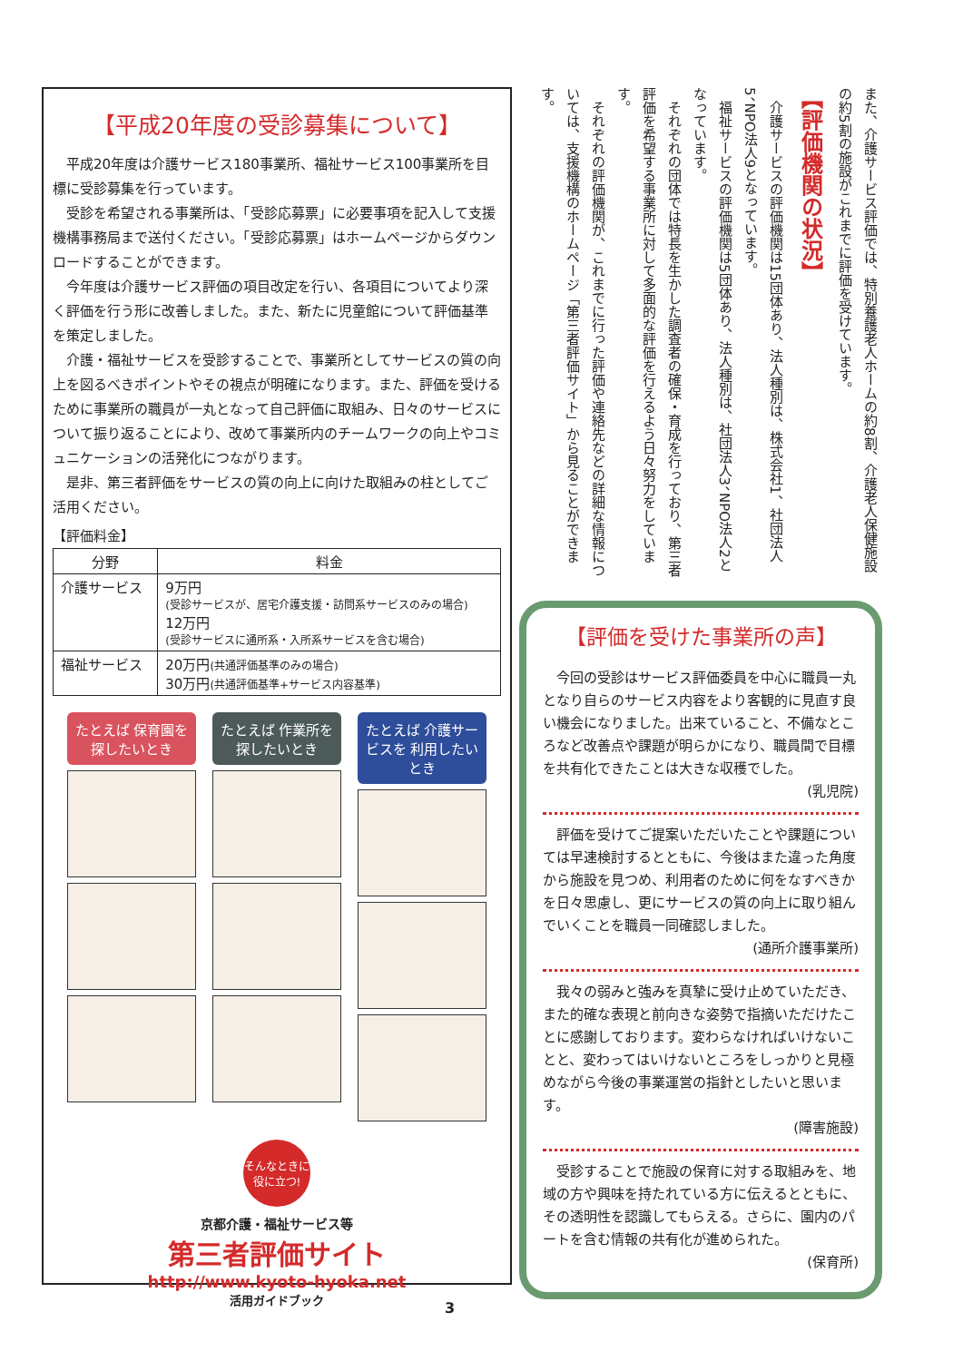【平成20年度の受診募集について】
平成20年度は介護サービス180事業所、福祉サービス100事業所を目標に受診募集を行っています。
受診を希望される事業所は、「受診応募票」に必要事項を記入して支援機構事務局まで送付ください。「受診応募票」はホームページからダウンロードすることができます。
今年度は介護サービス評価の項目改定を行い、各項目についてより深く評価を行う形に改善しました。また、新たに児童館について評価基準を策定しました。
介護・福祉サービスを受診することで、事業所としてサービスの質の向上を図るべきポイントやその視点が明確になります。また、評価を受けるために事業所の職員が一丸となって自己評価に取組み、日々のサービスについて振り返ることにより、改めて事業所内のチームワークの向上やコミュニケーションの活発化につながります。
是非、第三者評価をサービスの質の向上に向けた取組みの柱としてご活用ください。
【評価料金】
| 分野 | 料金 |
| --- | --- |
| 介護サービス | 9万円 (受診サービスが、居宅介護支援・訪問系サービスのみの場合) 12万円 (受診サービスに通所系・入所系サービスを含む場合) |
| 福祉サービス | 20万円 (共通評価基準のみの場合) 30万円 (共通評価基準+サービス内容基準) |
たとえば 保育園を 探したいとき たとえば 作業所を 探したいとき たとえば 介護サービスを 利用したいとき
そんなときに
役に立つ!
京都介護・福祉サービス等
第三者評価サイト
http://www.kyoto-hyoka.net
活用ガイドブック
また、介護サービス評価では、特別養護老人ホームの約8割、介護老人保健施設の約5割の施設がこれまでに評価を受けています。
【評価機関の状況】
　介護サービスの評価機関は15団体あり、法人種別は、株式会社1、社団法人5、NPO法人9となっています。
　福祉サービスの評価機関は5団体あり、法人種別は、社団法人3、NPO法人2となっています。
　それぞれの団体では特長を生かした調査者の確保・育成を行っており、第三者評価を希望する事業所に対して多面的な評価を行えるよう日々努力をしています。
　それぞれの評価機関が、これまでに行った評価や連絡先などの詳細な情報については、支援機構のホームページ「第三者評価サイト」から見ることができます。
【評価を受けた事業所の声】
今回の受診はサービス評価委員を中心に職員一丸となり自らのサービス内容をより客観的に見直す良い機会になりました。出来ていること、不備なところなど改善点や課題が明らかになり、職員間で目標を共有化できたことは大きな収穫でした。
(乳児院)
評価を受けてご提案いただいたことや課題については早速検討するとともに、今後はまた違った角度から施設を見つめ、利用者のために何をなすべきかを日々思慮し、更にサービスの質の向上に取り組んでいくことを職員一同確認しました。
(通所介護事業所)
我々の弱みと強みを真摯に受け止めていただき、また的確な表現と前向きな姿勢で指摘いただけたことに感謝しております。変わらなければいけないことと、変わってはいけないところをしっかりと見極めながら今後の事業運営の指針としたいと思います。
(障害施設)
受診することで施設の保育に対する取組みを、地域の方や興味を持たれている方に伝えるとともに、その透明性を認識してもらえる。さらに、園内のパートを含む情報の共有化が進められた。
(保育所)
3